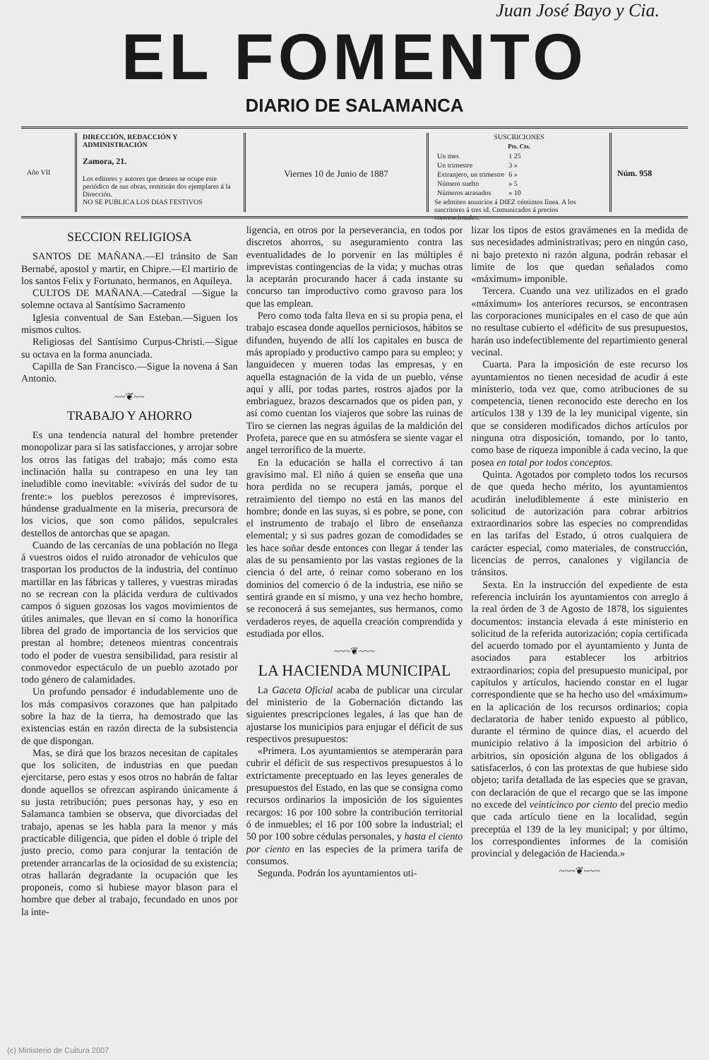Juan José Bayo y Cia.
EL FOMENTO
DIARIO DE SALAMANCA
Año VII
DIRECCIÓN, REDACCIÓN Y ADMINISTRACIÓN
Zamora, 21.
Los editores y autores que deseen se ocupe este periódico de sus obras, remitirán dos ejemplares á la Dirección.
NO SE PUBLICA LOS DIAS FESTIVOS
Viernes 10 de Junio de 1887
SUSCRICIONES
| | Pts. Cts. |
| Un mes | 1 25 |
| Un trimestre | 3 » |
| Extranjero, un trimestre | 6 » |
| Número suelto | » 5 |
| Números atrasados | » 10 |
Se admiten anuncios á DIEZ céntimos línea. A los suscritores á tres id. Comunicados á precios convencionales.
Núm. 958
SECCION RELIGIOSA
SANTOS DE MAÑANA.—El tránsito de San Bernabé, apostol y martir, en Chipre.—El martirio de los santos Felix y Fortunato, hermanos, en Aquileya.
CULTOS DE MAÑANA.—Catedral —Sigue la solemne octava al Santísimo Sacramento
Iglesia conventual de San Esteban.—Siguen los mismos cultos.
Religiosas del Santísimo Curpus-Christi.—Sigue su octava en la forma anunciada.
Capilla de San Francisco.—Sigue la novena á San Antonio.
~~❦~~
TRABAJO Y AHORRO
Es una tendencia natural del hombre pretender monopolizar para sí las satisfacciones, y arrojar sobre los otros las fatigas del trabajo; más como esta inclinación halla su contrapeso en una ley tan ineludible como inevitable: «vivirás del sudor de tu frente:» los pueblos perezosos é imprevisores, húndense gradualmente en la miseria, precursora de los vicios, que son como pálidos, sepulcrales destellos de antorchas que se apagan.
Cuando de las cercanías de una población no llega á vuestros oidos el ruido atronador de vehículos que trasportan los productos de la industria, del contínuo martillar en las fábricas y talleres, y vuestras miradas no se recrean con la plácida verdura de cultivados campos ó siguen gozosas los vagos movimientos de útiles animales, que llevan en sí como la honorífica librea del grado de importancia de los servicios que prestan al hombre; deteneos mientras concentrais todo el poder de vuestra sensibilidad, para resistir al conmovedor espectáculo de un pueblo azotado por todo género de calamidades.
Un profundo pensador é indudablemente uno de los más compasivos corazones que han palpitado sobre la haz de la tierra, ha demostrado que las existencias están en razón directa de la subsistencia de que dispongan.
Mas, se dirá que los brazos necesitan de capitales que los soliciten, de industrias en que puedan ejercitarse, pero estas y esos otros no habrán de faltar donde aquellos se ofrezcan aspirando únicamente á su justa retribución; pues personas hay, y eso en Salamanca tambien se observa, que divorciadas del trabajo, apenas se les habla para la menor y más practicable diligencia, que piden el doble ó triple del justo precio, como para conjurar la tentación de pretender arrancarlas de la ociosidad de su existencia; otras hallarán degradante la ocupación que les proponeis, como si hubiese mayor blason para el hombre que deber al trabajo, fecundado en unos por la inte-
ligencia, en otros por la perseverancia, en todos por discretos ahorros, su aseguramiento contra las eventualidades de lo porvenir en las múltiples é imprevistas contingencias de la vida; y muchas otras la aceptarán procurando hacer á cada instante su concurso tan improductivo como gravoso para los que las emplean.
Pero como toda falta lleva en si su propia pena, el trabajo escasea donde aquellos perniciosos, hábitos se difunden, huyendo de allí los capitales en busca de más apropiado y productivo campo para su empleo; y languidecen y mueren todas las empresas, y en aquella estagnación de la vida de un pueblo, vénse aquí y allí, por todas partes, rostros ajados por la embriaguez, brazos descarnados que os piden pan, y así como cuentan los viajeros que sobre las ruinas de Tiro se ciernen las negras águilas de la maldición del Profeta, parece que en su atmósfera se siente vagar el angel terrorífico de la muerte.
En la educación se halla el correctivo á tan gravísimo mal. El niño á quien se enseña que una hora perdida no se recupera jamás, porque el retraimiento del tiempo no está en las manos del hombre; donde en las suyas, si es pobre, se pone, con el instrumento de trabajo el libro de enseñanza elemental; y si sus padres gozan de comodidades se les hace soñar desde entonces con llegar á tender las alas de su pensamiento por las vastas regiones de la ciencia ó del arte, ó reinar como soberano en los dominios del comercio ó de la industria, ese niño se sentirá grande en sí mismo, y una vez hecho hombre, se reconocerá á sus semejantes, sus hermanos, como verdaderos reyes, de aquella creación comprendida y estudiada por ellos.
~~~❦~~~
LA HACIENDA MUNICIPAL
La Gaceta Oficial acaba de publicar una circular del ministerio de la Gobernación dictando las siguientes prescripciones legales, á las que han de ajustarse los municipios para enjugar el déficit de sus respectivos presupuestos:
«Primera. Los ayuntamientos se atemperarán para cubrir el déficit de sus respectivos presupuestos á lo extrictamente preceptuado en las leyes generales de presupuestos del Estado, en las que se consigna como recursos ordinarios la imposición de los siguientes recargos: 16 por 100 sobre la contribución territorial ó de inmuebles; el 16 por 100 sobre la industrial; el 50 por 100 sobre cédulas personales, y hasta el ciento por ciento en las especies de la primera tarifa de consumos.
Segunda. Podrán los ayuntamientos uti-
lizar los tipos de estos gravámenes en la medida de sus necesidades administrativas; pero en ningún caso, ni bajo pretexto ni razón alguna, podrán rebasar el limite de los que quedan señalados como «máximum» imponible.
Tercera. Cuando una vez utilizados en el grado «máximum» los anteriores recursos, se encontrasen las corporaciones municipales en el caso de que aún no resultase cubierto el «déficit» de sus presupuestos, harán uso indefectiblemente del repartimiento general vecinal.
Cuarta. Para la imposición de este recurso los ayuntamientos no tienen necesidad de acudir á este ministerio, toda vez que, como atribuciones de su competencia, tienen reconocido este derecho en los artículos 138 y 139 de la ley municipal vigente, sin que se consideren modificados dichos artículos por ninguna otra disposición, tomando, por lo tanto, como base de riqueza imponible á cada vecino, la que posea en total por todos conceptos.
Quinta. Agotados por completo todos los recursos de que queda hecho mérito, los ayuntamientos acudirán ineludiblemente á este ministerio en solicitud de autorización para cobrar arbitrios extraordinarios sobre las especies no comprendidas en las tarifas del Estado, ú otros cualquiera de carácter especial, como materiales, de construcción, licencias de perros, canalones y vigilancia de tránsitos.
Sexta. En la instrucción del expediente de esta referencia incluirán los ayuntamientos con arreglo á la real órden de 3 de Agosto de 1878, los siguientes documentos: instancia elevada á este ministerio en solicitud de la referida autorización; copia certificada del acuerdo tomado por el ayuntamiento y Junta de asociados para establecer los arbitrios extraordinarios; copia del presupuesto municipal, por capítulos y artículos, haciendo constar en el lugar correspondiente que se ha hecho uso del «máximum» en la aplicación de los recursos ordinarios; copia declaratoria de haber tenido expuesto al público, durante el término de quince dias, el acuerdo del municipio relativo á la imposicion del arbitrio ó arbitrios, sin oposición alguna de los obligados á satisfacerlos, ó con las protextas de que hubiese sido objeto; tarifa detallada de las especies que se gravan, con declaración de que el recargo que se las impone no excede del veinticinco por ciento del precio medio que cada artículo tiene en la localidad, según preceptúa el 139 de la ley municipal; y por último, los correspondientes informes de la comisión provincial y delegación de Hacienda.»
~~~❦~~~
(c) Ministerio de Cultura 2007